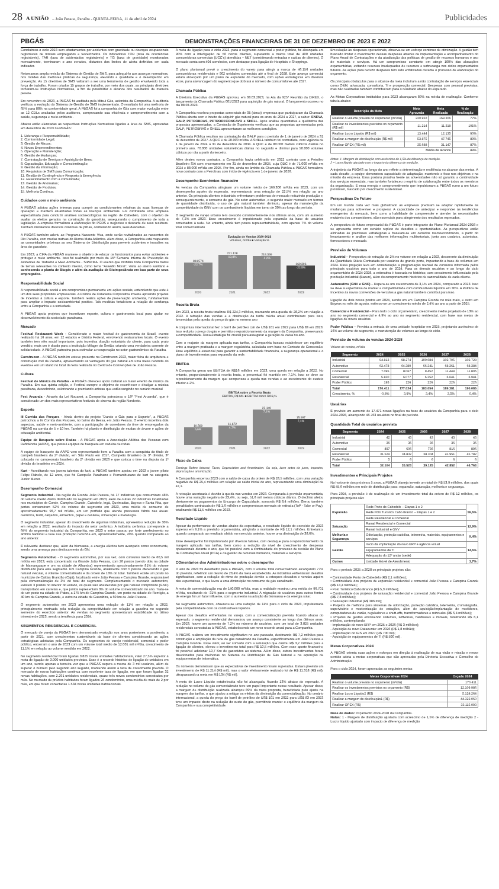28 A UNIÃO – João Pessoa, Paraíba - QUINTA-FEIRA, 11 de abril de 2024 Publicidades
PBGÁS
DEMONSTRAÇÕES FINANCEIRAS DE 31 DE DEZEMBRO DE 2023 E 2022
Concluímos o ciclo 2023 sem afastamentos por acidentes com gravidade ou doenças ocupacionais registráveis de nossos empregados e terceirizados. Os indicadores TOR (taxa de ocorrências registráveis), TAR (taxa de acidentados registráveis) e TG (taxa de gravidade) monitorados mensalmente, terminaram o ano zerados, distantes dos limites de alerta definidos em cada indicador.
Retomamos ampla revisão do Sistema de Gestão de SMS, para adequá-lo aos avanços normativos, nos moldes das melhores práticas de segurança, elevando a qualidade e o desempenho em prevenção. As 15 diretrizes de SMS voltaram a ser uma ferramenta de gestão envolvendo toda a força de trabalho. Foram criados 15 grupos de trabalho, por meio dos quais, as principais diretrizes tornaram-se Instruções Normativas, a fim de possibilitar o alcance dos resultados de maneira perene.
Em novembro de 2023, a PBGÁS foi auditada pela Mitsui Gás, acionista da Companhia. A auditoria verificou a evolução do Sistema de Gestão de SMS implementado. O resultado foi uma melhoria de 65% para 88% na conformidade geral. A PBGÁS foi a companhia de Gás com maior evolução entre as 12 CDLs avaliadas pelos auditores, comprovando sua eficiência e comprometimento com a saúde, segurança e meio ambiente.
Abaixo estão elencadas as respectivas Instruções Normativas ligadas a área de SMS, aprovadas em dezembro de 2023 na PBGÁS:
1. Liderança e Responsabilidade;
2. Conformidade Legal;
3. Gestão de Riscos;
4. Novos Empreendimentos;
5. Operação e Manutenção;
6. Gestão de Mudanças;
7. Contratação de Serviços e Aquisição de Bens;
8. Capacitação, Educação e Conscientização;
9. Gestão da Informação;
10. Requisitos de SMS para Comunicação;
11. Gestão de Contingência e Resposta à Emergência;
12. Relacionamento com a comunidade;
13. Gestão de Anomalias;
14. Gestão de Produtos;
15. Melhoria Contínua.
Cuidados com o meio ambiente
A PBGÁS adotou ações internas para cumprir as condicionantes relativas às suas licenças de operação e mantém atualizadas todas as licenças ambientais. Foi contratada uma empresa especializada para conduzir análises socioecológicas na região de Cabedelo, com o objetivo de avaliar os efeitos gerados na construção do gasoduto, assegurando o cumprimento de toda a legislação. A empresa formalizou a elaboração do PGRS e negociou o descarte de seus resíduos. Também instalamos diversos coletores de pilhas, controlando assim, seus descartes.
A PBGÁS também aderiu ao Programa Nascente Viva, onde serão revitalizadas as nascentes do Rio Paraíba, com mudas nativas do Bioma Mata Atlântica. Além disso, a Companhia está mapeando as comunidades próximas ao seu Sistema de Distribuição para prevenir acidentes e invasões na área do gasoduto.
Em 2023, a CIPA da PBGÁS manteve o objetivo de educar os funcionários para evitar acidentes e proteger o meio ambiente. Isso foi realizado por meio da 15ª Semana Interna de Prevenção de Acidentes de Trabalho e Meio Ambiente - SIPATMA. O evento que mobiliza toda Companhia tratou de temas relevantes no contexto interno, como tema "Assédio Moral", visita ao aterro sanitário e conhecendo a planta de Biogás e além da avaliação de Bioimpedância em boa parte de seus empregados.
Responsabilidade Social
A responsabilidade social é um compromisso permanente em ações sociais, entendendo que este é um dos seus propósitos empresariais. A Política de Cidadania Corporativa investe apoiando projetos de incentivo à cultura e esporte. Também realiza ações de preservação ambiental, fundamentais para ampliar o impacto socioambiental positivo. Tais medidas fortalecem a relação de confiança entre a Companhia e a sociedade.
A PBGÁS apoia projetos que incentivam esporte, cultura e gastronomia local para ajudar no desenvolvimento da sociedade paraibana.
Mercado
Festival Restaurant Week - Considerado o maior festival de gastronomia do Brasil, evento realizado há 16 anos, em 12 estados e Distrito Federal, envolvendo restaurantes locais. O evento também tem viés social importante, pois incentiva doação voluntária do cliente, para cada prato vendido, mais um é doado para a instituição Milagre do Sertão, criando uma verdadeira corrente de solidariedade. A PBGÁS patrocina para estimular a recuperação no setor gastronômico da Paraíba.
Construcon - A PBGÁS também esteve presente na Construcon 2023, maior feira de arquitetura e construção civil da Paraíba, apresentando as vantagens do gás natural em uma mesa redonda do evento e em um stand no local da feira realizada no Centro de Convenções de João Pessoa.
Cultura
Festival de Música da Paraíba - A PBGÁS ofereceu apoio cultural ao maior evento de música da Paraíba. Em sua quinta edição, o Festival cumpre o objetivo de reconhecer e divulgar a música paraibana, descobrindo, valorizando e premiando artistas que estão surgindo no cenário musical
Fest Aruanda - Através da Lei Rouanet, a Companhia patrocinou o 18º "Fest Aruanda", que é considerado um dos mais representativos festivais de cinema da região Nordeste.
Esporte
III Corrida dos Parques - Ainda dentro do projeto "Dando o Gás para o Esporte", a PBGÁS patrocinou a IV Corrida dos Parques, no bairro do Bessa, em João Pessoa. O evento incentiva dois aspectos, saúde e meio-ambiente, com a participação de corredores do time de empregados da PBGÁS na corrida de 5 e 10 km. Também há plantio e distribuição de mudas de árvore e ações de educação ambiental.
Equipe de Basquete sobre Rodas - A PBGÁS apoia a Associação Atlética das Pessoas com Deficiência (AAPD), que possui equipes de basquete em cadeira de rodas.
A equipe de basquete da AAPD vem representando bem a Paraíba com a conquista do título de campeã brasileira da 2ª divisão, em São Paulo em 2017, Campeão Brasileiro da 3ª divisão, 3º colocado no campeonato brasileiro da 2ª divisão em 2023 e que coloca o time na disputa da 1ª divisão do brasileiro em 2024.
Kart - Acreditando nos jovens talentos do kart, a PBGÁS também apoiou em 2023 o jovem piloto Felipe Rabelo, de 12 anos, que foi Campeão Paraibano e Pernambucano de kart na categoria Junior Menor.
Desempenho Comercial
Segmento Industrial - Na região da Grande João Pessoa, há 17 indústrias que consumiram 48% do volume médio diário distribuído no segmento em 2023, além de outras 22 indústrias localizadas nos municípios de Conde, Campina Grande, Cabedelo, Ingá, Queimadas, Bayeux e Santa Rita, que juntos consumiram 52% do volume do segmento em 2023, uma média de consumo de aproximadamente 96,7 mil m³/dia, em um portfólio que atende processos fabris nas áreas: cerâmica, têxtil, calçados, alimentos, papel e celulose, mineração e metalurgia.
O segmento industrial, apesar do crescimento de algumas indústrias, apresentou redução de 30% em relação a 2022, resultado do impacto do setor cerâmico. A indústria cerâmica corresponde a 64% do segmento industrial da Companhia, em 2023 o setor passou por forte arrefecimento no âmbito nacional e teve sua produção reduzida em, aproximadamente, 20% quando comparada ao ano anterior.
É relevante destacar que, além da biomassa, a energia elétrica tem avançado como concorrente, sendo uma ameaça para deslocamento do GN.
Segmento Automotivo - O segmento automotivo, por sua vez, com consumo médio de 60,5 mil m³/dia em 2023, está concentrado na Grande João Pessoa, com 26 postos (sendo dois na cidade de Mamanguape e um na cidade de Alhandra) representando aproximadamente 81% do volume distribuído para este segmento. Em Campina Grande, atualmente com 5 postos oferecendo o gás natural veicular, o volume comercializado é da ordem de 13% do total. Também existe um posto no município de Caldas Brandão (Cajá), localizado entre João Pessoa e Campina Grande, responsável pela comercialização de 3% do total do segmento. Complementando o mercado automotivo, existem 3 postos no interior do estado, os quais são abastecidos por gás natural comprimido (GNC) transportado em carretas e, que juntos representam 3% do volume comercializado no ano. Trata-se de um posto na cidade de Patos, a 175 km de Campina Grande, um posto na cidade de Remígio, a 40 km de Campina Grande, e outro na cidade de Guarabira, a 60 km de João Pessoa.
O segmento automotivo em 2023 apresentou uma redução de 11% em relação a 2022, principalmente motivada pela redução da competitividade em relação a gasolina no segundo semestre do exercício anterior. As vendas no segmento apresentaram estabilidade no último trimestre de 2023, sendo a tendência para 2024.
SEGMENTOS RESIDENCIAL E COMERCIAL
O mercado de varejo da PBGÁS tem demonstrado evolução nos anos posteriores a pandemia, a partir de 2021, com crescimentos sustentáveis da base de clientes considerando as ações estratégicas adotadas pela Companhia. Os segmentos de varejo residencial, comercial e poder público, encerram o ano de 2023 com um volume total médio de 12.001 mil m³/dia, crescimento de 11,1% em relação ao volume vendido em 2022.
No segmento residencial foram ligadas 3.825 novas unidades habitacionais, valor 27,5% superior à meta de ligação de 3.000 unidades previstas. Esse é o recorde histórico de ligação de unidades em um ano, sendo apenas a terceira vez que a PBGÁS supera a marca de 3 mil usuários, além de superar o número pelo segundo ano seguido, mantendo assim a taxa de crescimento prevista. O mercado de novas habitações continua com excelente taxa de ligação, em que foram ligadas 32 novas habitações, com 2.291 unidades residenciais, quase três novos condomínios conectados por mês. No mercado de prédios habitados foram ligados 26 condomínios, uma média de mais de 2 por mês, em que foram conectadas 1.534 novas unidades habitacionais.
A meta de ligação para o ciclo 2023, para o segmento comercial e poder público, foi alcançada em 90% com a interligação de 50 novos clientes, superando a marca total de 400 unidades consumidoras comerciais (UCC's) atendidas – NET (considerando entradas e saídas de clientes). O mercado conta com 404 comércios, com destaque para ligação de Hospitais e Shoppings.
O plano plurianual prevê o crescimento do varejo para atingir a marca de 46.156 unidades consumidoras residenciais e 902 unidades comerciais até o final de 2028. Este avanço comercial estará alicerçado por um plano de expansão do mercado, com ações estratégicas em diversos eixos, para alavancagem do segmento que dobrará o número de consumidores até 2027.
Chamada Pública
A Diretoria Executiva da PBGÁS aprovou, em 08.03.2023, na Ata da 925ª Reunião da DIREX, o lançamento da Chamada Pública 001/2023 para aquisição de gás natural. O lançamento ocorreu no dia 08.03.2023.
A Companhia recebeu propostas comerciais de 05 (cinco) empresas que participaram da Chamada Pública aberta com o intuito de adquirir gás natural para os anos de 2024 a 2027, a saber: ENEVA, GALP, PETROBRAS, PETRORECONCAVO e SHELL. Após análise quantitativa e qualitativa das propostas apresentadas, a Comissão de Suprimento verificou que as propostas apresentadas pela GALP, PETROBRAS e SHELL apresentaram as melhores condições.
A Chamada Pública resultou na contratação da GALP para o período de 1 de janeiro de 2024 a 31 de dezembro de 2027. A QDC é de 20.000 m³/dia. A SHELL também foi contratada, com vigência de 1 de janeiro de 2024 a 31 de dezembro de 2034. A QDC é de 80.000 metros cúbicos diários no primeiro ano, 70.000 unidades volumétricas diárias no segundo e diminui para 50.000 volumes cúbicos por dia a partir do terceiro.
Além destes novos contratos, a Companhia havia celebrado em 2022 contrato com a Petróleo Brasileiro S/A com encerramento em 31 de dezembro de 2025, cuja QDC é de 71.000 m³/dia em 2024 e 88.000 m³/dia em 2025. Por fim, ainda no âmbito da Chamada Pública a PBGÁS formalizou novo contrato com a Petrobras com início de vigência em 1 de janeiro de 2026.
Desempenho Econômico-financeiro
As vendas da Companhia atingiram um volume médio de 169.306 m³/dia em 2023, com um desempenho aquém do esperado, representando uma retração de 22,5% em relação ao ano anterior. Os principais clientes industriais enfrentaram problemas de mercado reduzindo produção e, consequentemente, o consumo de gás. No setor automotivo, o segundo maior mercado em termos de quantidade distribuída, o uso de gás natural também diminuiu, apesar da manutenção da competitividade do GNV com os combustíveis líquidos em torno de 30% ao longo do período.
O segmento de varejo urbano tem crescido consistentemente nos últimos anos, com um aumento de 7,2% em 2023. Esse crescimento é impulsionado pela expansão da base de usuários conectados à rede. No entanto, ainda tem pouca representatividade, com apenas 7% do volume total comercializado
Evolução de Vendas 2020-2023
Volumes, m³/dia ■ Variação %
184.574
-22,7%
221.128
19,8%
218.399
-1,2%
169.306
-22,5%
2020 2021 2022 2023
Receita Bruta
Em 2023, a receita bruta totalizou R$ 224,3 milhões, marcando uma queda de 28,2% em relação a 2022. A retração das vendas e a diminuição da tarifa média anual contribuíram para isso, favorecidas pela queda do preço do gás no mesmo ano
A conjuntura internacional fez o barril de petróleo cair de US$ 101 em 2022 para US$ 83 em 2023. Isso reduziu o preço do gás e permitiu o reposicionamento da margem da Companhia, preservando a competitividade. Essa estratégia foi crucial para assegurar a geração de caixa no ano.
Com o reajuste da margem aplicada nas tarifas, a Companhia buscou estabelecer um equilíbrio entre a margem praticada e a margem regulatória, calculada com base no Contrato de Concessão. Esse equilíbrio é essencial para garantir a sustentabilidade financeira, a segurança operacional e o plano de investimentos para expansão da rede.
EBITDA
A Companhia gerou um EBITDA de R$16 milhões em 2023, uma queda em relação a 2022. No entanto, proporcionalmente à receita bruta, o percentual foi mantido em 7,1%. Isso se deve ao reposicionamento da margem que compensou a queda nas vendas e ao crescimento do custeio inferior a 2%.
EBITDA sobre a Receita Bruta
EBITDA, R$ MIL ■ EBITDA sobre ROB,%
10.569
6,6%
11.672
4,7%
22.140
7,1%
15.997
7,1%
2020 2021 2022 2023
Fluxo de Caixa
Earnings Before Interest, Taxes, Depreciation and Amortization. Ou seja, lucro antes de juros, impostos, depreciação e amortização.
A Companhia encerrou 2023 com o saldo de caixa da ordem de R$ 28,5 milhões, com uma variação negativa de R$ 25,4 milhões em relação ao saldo inicial do ano, representando uma diminuição de 47,1.
A retração acentuada é devido à queda nas vendas em 2023. Comparada à previsão orçamentária, houve uma variação negativa de 23,4%, ou seja, 51,6 mil metros cúbicos diários. O declínio afetou diretamente os pagamentos do Encargo de Capacidade, somando R$ 8,4 milhões. Gerou também penalidades contratuais de R$ 1,6 milhões e compromissos mensais de retirada (ToP - Take or Pay), totalizando R$ 11,5 milhões em 2023.
Resultado Líquido
Apesar da performance de vendas abaixo da expectativa, o resultado líquido do exercício de 2023 superou em 9,1% a previsão orçamentária, atingindo o montante de R$ 12,1 milhões. Entretanto, quando comparado ao resultado obtido no exercício anterior, houve uma diminuição de 38,6%.
Esse desempenho foi impulsionado por diversos fatores, com destaque para o reposicionamento da margem aplicada nas tarifas, bem como a redução do nível de crescimento de despesas operacionais durante o ano, que foi possível com a continuidade do processo de revisão do Plano de Contratações Anual (PCA) e da gestão de recursos humanos, materiais e serviços.
COmentários dos Administradores sobre o desempenho
O ano de 2023 foi desafiador para a PBGÁS, com o volume total comercializado alcançando 77% do previsto, refletindo um desvio de 23,4% da meta estabelecida. As indústrias enfrentaram desafios significativos, com a redução do ritmo de produção devido a estoques elevados e vendas aquém das expectativas, o que levou a uma diminuição no consumo de gás canalizado.
A meta de comercialização era de 140.000 m³/dia, mas a realidade mostrou uma média de 96.701 m³/dia, resultando de -31% para o segmento industrial. A migração de usuários para outras fontes de energia foi um fator influente, com o aumento na adoção da biomassa e da energia solar.
No segmento automotivo, observou-se uma redução de 11% para o ciclo de 2023, impulsionada pela competitividade com os combustíveis líquidos.
Apesar dos desafios enfrentados no varejo, com a comercialização prevista ficando abaixo do esperado, o segmento residencial demonstrou um avanço consistente ao longo dos últimos anos. Em 2023, houve um aumento de 7,2% no número de usuários, com um total de 3.825 unidades residenciais conectadas à PBGÁS, estabelecendo um novo recorde anual para a Companhia.
A PBGÁS realizou um investimento significativo no ano passado, destinando R$ 7,2 milhões para construção e ampliação da rede de gás canalizado na Paraíba, especificamente em João Pessoa e Campina Grande. Esse valor, ao ser somado com a saturação que custou R$ 3,2 milhões para a ligação de clientes, elevou o investimento total para R$ 10,5 milhões. Com esse aporte financeiro, foi possível adicionar 19,7 Km de gasodutos ao sistema. Além disso, outros investimentos foram direcionados para melhorias no Sistema de Distribuição de Gás Natural e na aquisição de equipamentos de informática.
Os números demonstram que as expectativas de investimento foram superadas. Estava previsto um investimento de R$ 11.214 (R$ mil), mas o valor efetivamente realizado foi de R$ 11.318 (R$ mil), ultrapassando a meta em R$ 104 (R$ mil).
A meta de Lucro Líquido estabelecida não foi alcançada, ficando 13% abaixo do esperado. A redução no volume de gás comercializado teve um papel importante nesse resultado. Apesar disso, a margem de distribuição realizada alcançou 89% da meta proposta, beneficiada pelo ajuste na margem das tarifas, o que ajudou a mitigar os efeitos da diminuição da comercialização. No cenário internacional, a queda do preço do barril de petróleo de US$ 101 em 2022 para US$ 83 em 2023 teve um impacto direto na redução do custo do gás, permitindo manter o equilíbrio da margem da Companhia e sua competitividade.
Em relação às despesas operacionais, observa-se um esforço contínuo de otimização. A gestão tem buscado limitar o crescimento dessas despesas através da implementação e acompanhamento do Plano Anual de Contratações e da atualização das políticas de gestão de recursos humanos e uso de materiais e serviços. Há um compromisso constante em atingir 100% das alocações orçamentárias, evitando reservas inadequadas de recursos e sobrecarga nos ciclos orçamentários futuros. As ações para reduzir despesas têm sido enfatizadas durante o processo de elaboração do orçamento.
Os principais obstáculos para o alcance da meta incluíram a não contratação de serviços essenciais como O&M, advocacia, consultoria, TI e prospecção comercial. Despesas com pessoal previstas, mas não realizadas também contribuíram para o resultado abaixo do esperado.
As Metas Corporativas instituídas para 2023 alcançaram 89% na média de realização. Conforme tabela abaixo:
| Descrição da Meta | Meta Aprovada | Meta Realizada | % de Realização |
| --- | --- | --- | --- |
| Realizar o volume previsto no orçamento (m³/dia) | 220.922 | 169.306 | 77% |
| Realizar os investimentos previstos no orçamento (R$ mil) | 11.214 | 11.318 | 101% |
| Realizar Lucro Líquido (R$ mil) | 13.444 | 12.135 | 90% |
| Realizar a margem de distribuição (R$ mil) | 53.875 | 47.745 | 89% |
| Realizar OPEX (R$ mil) | 35.688 | 31.147 | 87% |
| Média de alcance | | | 89% |
Notas: 1- Margem de distribuição com acréscimo de 1,5% de diferença de medição.
2 – Lucro líquido ajustado com o impacto da diferença de medição.
A trajetória da PBGÁS ao longo do ano reflete a determinação e resiliência no alcance das metas. A cada desafio, a equipe demonstrou capacidade de adaptação, mantendo o foco nos objetivos e na missão da empresa. Essa postura proativa frente às adversidades não só garantiu a continuidade dos serviços essenciais, mas também fortaleceu o espírito de colaboração entre todos os membros da organização. É essa energia e comprometimento que impulsionam a PBGÁS rumo a um futuro promissor, marcado por crescimento sustentável.
Perspectivas De Futuro
Em um mundo cada vez mais globalizado as empresas precisam se adaptar rapidamente às mudanças para sobreviver e prosperar. A capacidade de antecipar e responder às tendências emergentes do mercado, bem como a habilidade de compreender e atender às necessidades mutáveis dos consumidores, são essenciais para atingimento dos resultados esperados.
A perspectiva de futuro empresarial da PBGÁS é parte integrante do Plano Plurianual 2024-2028 e se apresenta como um cenário repleto de desafios e oportunidades. As perspectivas estão alinhadas às premissas estratégicas e baseiam-se em cenários macroeconômicos, a partir do levantamento e análise das melhores informações multisetoriais, junto aos usuários, acionistas, fornecedores e mercado.
Previsão de Volumes
Industrial – Perspectiva de retração de 2% no volume em relação a 2023, decorrente da diminuição da Quantidade Diária Contratada por usuários de grande porte, impactando a base de volumes em 2024. Essa projeção leva em consideração a programação mensal de consumo informada pelos principais usuários para todo o ano de 2024. Para os demais usuários e ao longo do ciclo orçamentário de 2024-2028, a estimativa é baseada no histórico, com crescimento influenciado pela produção industrial (Bacen), além do comportamento histórico de sazonalidade de cada cliente.
Automotivo (GNV e GNC) – Espera-se um crescimento de 3,1% em 2024, comparado a 2023. Isso se deve à expectativa de manter a competitividade com combustíveis líquidos em 30%. A Política de Incentivo às novas conversões de veículos a gás natural também contribui para isso.
Ligação de dois novos postos em 2024, sendo um em Campina Grande no mês maio, e outro em Bayeux no mês de agosto, estimou-se um crescimento médio de 2,4% ao ano a partir de 2025.
Comercial e Residencial – Para todo o ciclo orçamentário, crescimento médio projetado de 13% ao ano no segmento comercial e 4,9% ao ano no segmento residencial, com base nas metas de ligações de novos usuários.
Poder Público – Prevista a entrada de uma unidade hospitalar em 2025, projetando acréscimo de 16% ao volume do segmento, e manutenção de volumes ao longo do ciclo.
Previsão de volume de vendas 2024-2028
Volume de vendas, m³/dia
| Segmento | 2024 | 2025 | 2026 | 2027 | 2028 |
| --- | --- | --- | --- | --- | --- |
| Industrial | 94.813 | 98.274 | 100.684 | 102.705 | 102.728 |
| Automotivo | 62.478 | 64.380 | 66.341 | 68.361 | 68.384 |
| Comercial | 7.095 | 8.067 | 9.452 | 11.448 | 11.806 |
| Residencial | 5.830 | 6.077 | 6.352 | 6.641 | 6.941 |
| Poder Público | 195 | 226 | 226 | 226 | 226 |
| Total | 170.411 | 177.024 | 183.054 | 189.381 | 190.085 |
| Crescimento, % | -0,8% | 3,9% | 3,4% | 3,5% | 0,4% |
Usuários
É previsto um aumento de 17.471 novas ligações na base de usuários da Companhia para o ciclo 2024-2028, alcançando 46.763 usuários no final do período.
Quantidade Total de usuários prevista
| Segmento | 2024 | 2025 | 2026 | 2027 | 2028 |
| --- | --- | --- | --- | --- | --- |
| Industrial | 42 | 43 | 43 | 43 | 43 |
| Automotivo | 36 | 36 | 36 | 36 | 36 |
| Comercial | 497 | 606 | 736 | 816 | 896 |
| Residencial | 31.524 | 34.832 | 38.304 | 41.951 | 45.782 |
| Poder Público | 5 | 6 | 6 | 6 | 6 |
| Total | 32.104 | 35.523 | 39.125 | 42.852 | 46.763 |
Investimentos e Principais Projetos
No horizonte dos próximos 5 anos, a PBGÁS planeja investir um total de R$ 53,9 milhões, dos quais R$ 45,6 milhões em rede de distribuição para: expansão, saturação, melhoria e segurança.
Para 2024, a previsão é de realização de um investimento total da ordem de R$ 12 milhões, os principais projetos são:
| Expansão | Rede Porto de Cabedelo – Etapas 1 e 2 | 59,5% |
| | Rede Polo Turístico Cabo Branco – Etapas 1 e 2 | |
| | Rede Residencial e Comercial | |
| Saturação | Ramal Residencial e Comercial | 12,9% |
| | Ramal Industrial e GNV | |
| Melhoria e Segurança | Odorização, proteção catódica, telemetria, materiais, equipamentos e serviços | 9,4% |
| Gestão | Início da implantação do novo ERP e agência virtual | 14,5% |
| | Equipamentos de TI | |
| | Adequação do 12º andar (sede) | |
| Outros | Unidade Móvel de Atendimento | 3,7% |
Para o período 2025 a 2028 os principais projetos são:
• Continuidade Porto de Cabedelo (R$ 2,1 milhões);
• Continuidade dos projetos de expansão residencial e comercial João Pessoa e Campina Grande (R$ 13,4 milhões);
• Polo Turístico Cabo Branco (R$ 5,3 milhões);
• Continuidade dos projetos de saturação residencial e comercial João Pessoa e Campina Grande (R$ 7,8 milhões);
• Saturação Industrial (R$ 386 mil);
• Projetos de melhoria para sistemas de odorização, proteção catódica, telemetria, cromatografia, supervisório e modernização de estações, além de aquisição/implantação de medidores, computadores de vazão, reguladores e shutt-offs, transformadores e nobreaks (R$ 6,4 milhões);
• Projetos de gestão envolvendo sistemas, softwares, hardwares e imóveis, totalizando R$ 6,1 milhões, contemplando:
- Implantação do novo ERP em 2025 e 2026 (R$ 3 milhões);
- Aquisição de novo Datacenter em 2026 (R$ 1,8 milhão);
- Implantação do GIS em 2027 (R$ 700 mil);
- Aquisição de equipamentos de TI (R$ 500 mil).
Metas Corporativas 2024
A PBGÁS orienta suas ações e esforços em direção à realização de sua visão e missão e nesse sentido adota a metas corporativas que são aprovadas pela Diretoria Executiva e Conselho de Administração.
Para o ciclo 2024, foram aprovadas as seguintes metas:
| Metas Corporativas 2024 | Orçado 2024 |
| --- | --- |
| Realizar o volume previsto no orçamento (m³/dia) | 170.411 |
| Realizar os investimentos previstos no orçamento (R$) | 12.109.986 |
| Realizar Lucro Líquido2 (R$) | 5.128.264 |
| Realizar a margem de distribuição1 (R$) | 44.322.060 |
| Realizar OPEX (R$) | 33.115.093 |
Base de dados: Orçamento 2024-2028 da Companhia.
Notas: 1 - Margem de distribuição ajustada com acréscimo de 1,5% de diferença de medição 2 - Lucro líquido ajustado com impacto de diferença de medição